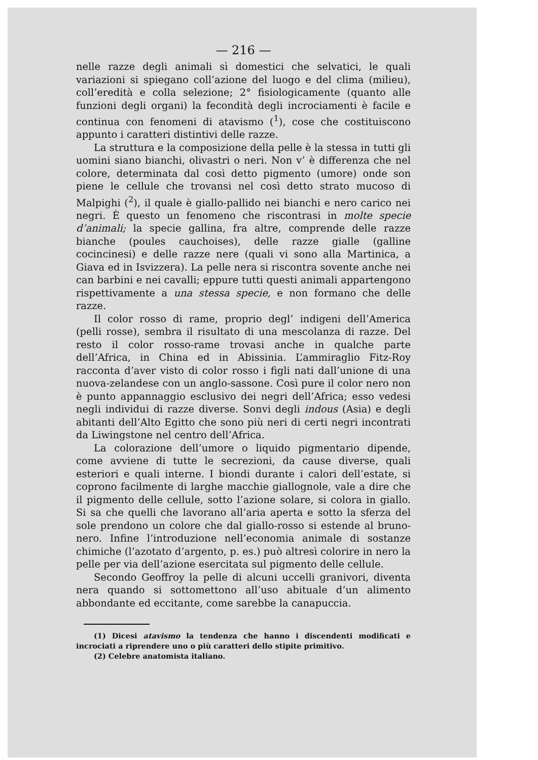— 216 —
nelle razze degli animali sì domestici che selvatici, le quali variazioni si spiegano coll’azione del luogo e del clima (milieu), coll’eredità e colla selezione; 2° fisiologicamente (quanto alle funzioni degli organi) la fecondità degli incrociamenti è facile e continua con fenomeni di atavismo (<sup>1</sup>), cose che costituiscono appunto i caratteri distintivi delle razze.
La struttura e la composizione della pelle è la stessa in tutti gli uomini siano bianchi, olivastri o neri. Non v’ è differenza che nel colore, determinata dal così detto pigmento (umore) onde son piene le cellule che trovansi nel così detto strato mucoso di Malpighi (<sup>2</sup>), il quale è giallo-pallido nei bianchi e nero carico nei negri. È questo un fenomeno che riscontrasi in molte specie d’animali; la specie gallina, fra altre, comprende delle razze bianche (poules cauchoises), delle razze gialle (galline cocincinesi) e delle razze nere (quali vi sono alla Martinica, a Giava ed in Isvizzera). La pelle nera si riscontra sovente anche nei can barbini e nei cavalli; eppure tutti questi animali appartengono rispettivamente a una stessa specie, e non formano che delle razze.
Il color rosso di rame, proprio degl’ indigeni dell’America (pelli rosse), sembra il risultato di una mescolanza di razze. Del resto il color rosso-rame trovasi anche in qualche parte dell’Africa, in China ed in Abissinia. L’ammiraglio Fitz-Roy racconta d’aver visto di color rosso i figli nati dall’unione di una nuova-zelandese con un anglo-sassone. Così pure il color nero non è punto appannaggio esclusivo dei negri dell’Africa; esso vedesi negli individui di razze diverse. Sonvi degli indous (Asia) e degli abitanti dell’Alto Egitto che sono più neri di certi negri incontrati da Liwingstone nel centro dell’Africa.
La colorazione dell’umore o liquido pigmentario dipende, come avviene di tutte le secrezioni, da cause diverse, quali esteriori e quali interne. I biondi durante i calori dell’estate, si coprono facilmente di larghe macchie giallognole, vale a dire che il pigmento delle cellule, sotto l’azione solare, si colora in giallo. Si sa che quelli che lavorano all’aria aperta e sotto la sferza del sole prendono un colore che dal giallo-rosso si estende al bruno-nero. Infine l’introduzione nell’economia animale di sostanze chimiche (l’azotato d’argento, p. es.) può altresì colorire in nero la pelle per via dell’azione esercitata sul pigmento delle cellule.
Secondo Geoffroy la pelle di alcuni uccelli granivori, diventa nera quando si sottomettono all’uso abituale d’un alimento abbondante ed eccitante, come sarebbe la canapuccia.
(1) Dicesi atavismo la tendenza che hanno i discendenti modificati e incrociati a riprendere uno o più caratteri dello stipite primitivo.
(2) Celebre anatomista italiano.